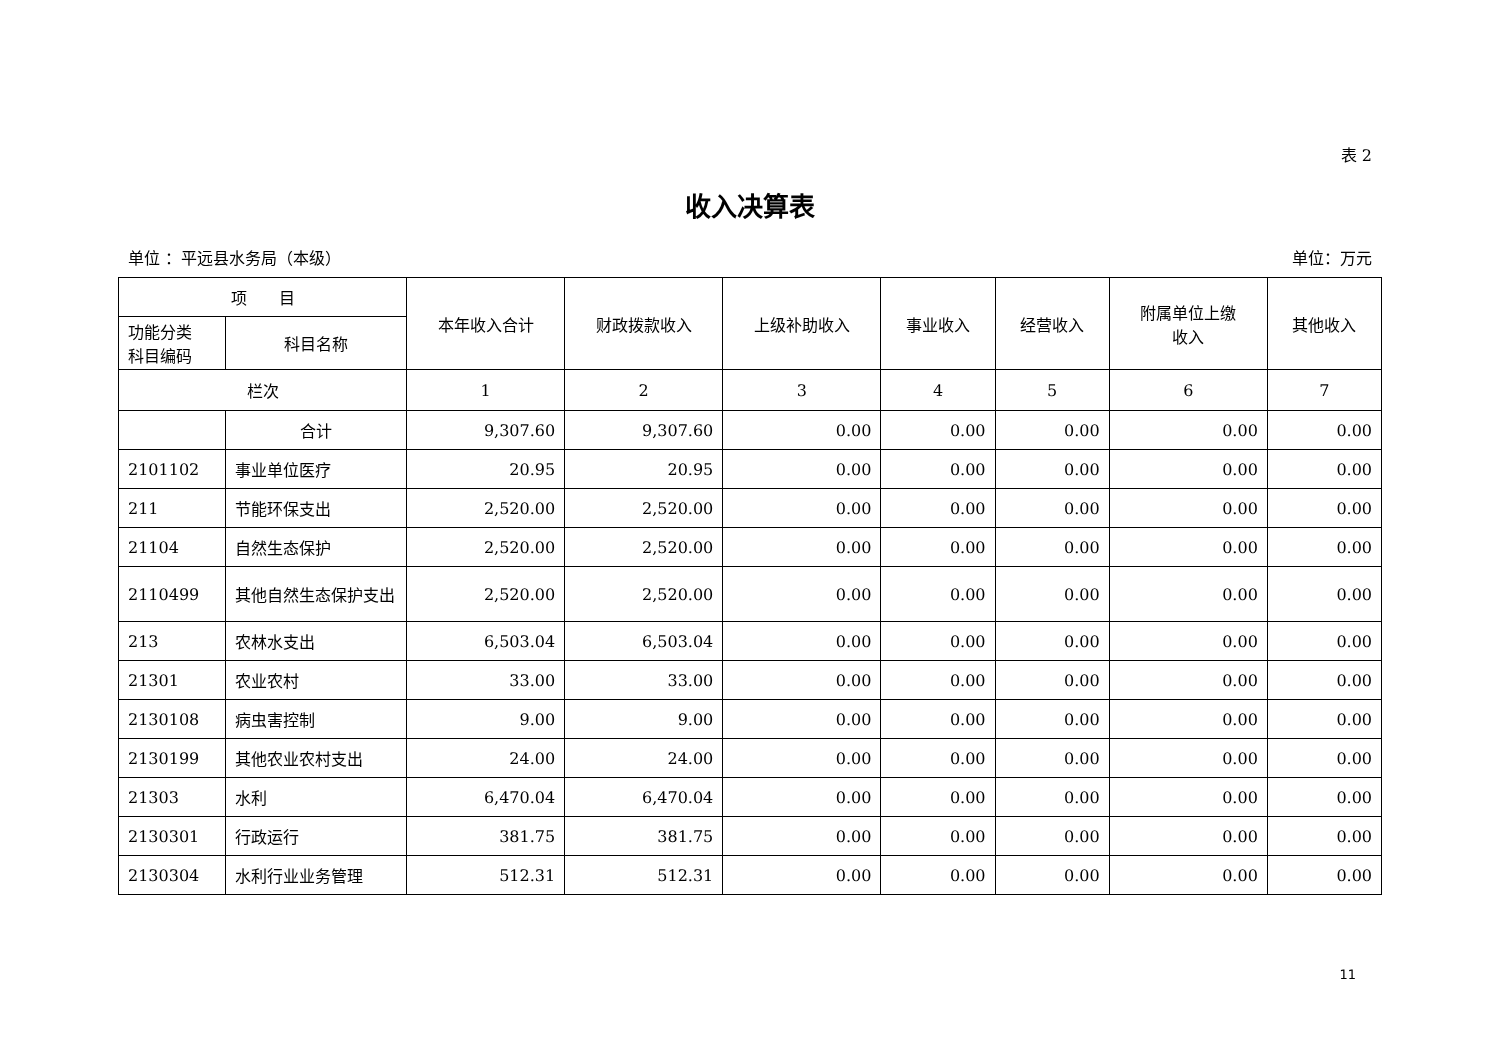表 2
收入决算表
单位 ：平远县水务局（本级） 单位：万元
| 项 目 | | 本年收入合计 | 财政拨款收入 | 上级补助收入 | 事业收入 | 经营收入 | 附属单位上缴 收入 | 其他收入 |
| --- | --- | --- | --- | --- | --- | --- | --- | --- |
| 功能分类 科目编码 | 科目名称 | | | | | | | |
| 栏次 | | 1 | 2 | 3 | 4 | 5 | 6 | 7 |
| | 合计 | 9,307.60 | 9,307.60 | 0.00 | 0.00 | 0.00 | 0.00 | 0.00 |
| 2101102 | 事业单位医疗 | 20.95 | 20.95 | 0.00 | 0.00 | 0.00 | 0.00 | 0.00 |
| 211 | 节能环保支出 | 2,520.00 | 2,520.00 | 0.00 | 0.00 | 0.00 | 0.00 | 0.00 |
| 21104 | 自然生态保护 | 2,520.00 | 2,520.00 | 0.00 | 0.00 | 0.00 | 0.00 | 0.00 |
| 2110499 | 其他自然生态保护支出 | 2,520.00 | 2,520.00 | 0.00 | 0.00 | 0.00 | 0.00 | 0.00 |
| 213 | 农林水支出 | 6,503.04 | 6,503.04 | 0.00 | 0.00 | 0.00 | 0.00 | 0.00 |
| 21301 | 农业农村 | 33.00 | 33.00 | 0.00 | 0.00 | 0.00 | 0.00 | 0.00 |
| 2130108 | 病虫害控制 | 9.00 | 9.00 | 0.00 | 0.00 | 0.00 | 0.00 | 0.00 |
| 2130199 | 其他农业农村支出 | 24.00 | 24.00 | 0.00 | 0.00 | 0.00 | 0.00 | 0.00 |
| 21303 | 水利 | 6,470.04 | 6,470.04 | 0.00 | 0.00 | 0.00 | 0.00 | 0.00 |
| 2130301 | 行政运行 | 381.75 | 381.75 | 0.00 | 0.00 | 0.00 | 0.00 | 0.00 |
| 2130304 | 水利行业业务管理 | 512.31 | 512.31 | 0.00 | 0.00 | 0.00 | 0.00 | 0.00 |
11